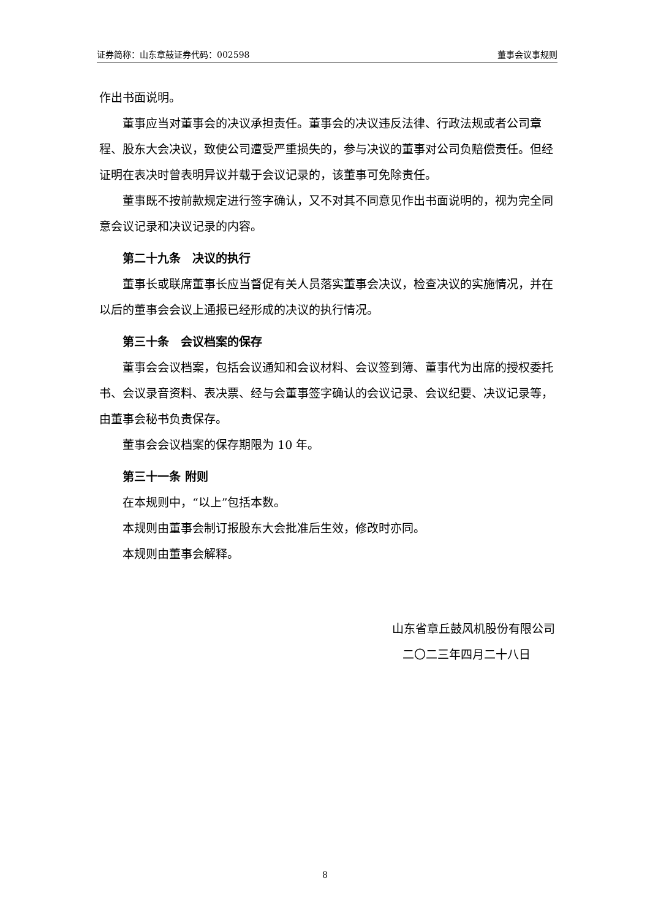证券简称：山东章鼓 证券代码：002598 董事会议事规则
作出书面说明。
董事应当对董事会的决议承担责任。董事会的决议违反法律、行政法规或者公司章程、股东大会决议，致使公司遭受严重损失的，参与决议的董事对公司负赔偿责任。但经证明在表决时曾表明异议并载于会议记录的，该董事可免除责任。
董事既不按前款规定进行签字确认，又不对其不同意见作出书面说明的，视为完全同意会议记录和决议记录的内容。
第二十九条　决议的执行
董事长或联席董事长应当督促有关人员落实董事会决议，检查决议的实施情况，并在以后的董事会会议上通报已经形成的决议的执行情况。
第三十条　会议档案的保存
董事会会议档案，包括会议通知和会议材料、会议签到簿、董事代为出席的授权委托书、会议录音资料、表决票、经与会董事签字确认的会议记录、会议纪要、决议记录等，由董事会秘书负责保存。
董事会会议档案的保存期限为 10 年。
第三十一条 附则
在本规则中，“以上”包括本数。
本规则由董事会制订报股东大会批准后生效，修改时亦同。
本规则由董事会解释。
山东省章丘鼓风机股份有限公司
二〇二三年四月二十八日
8